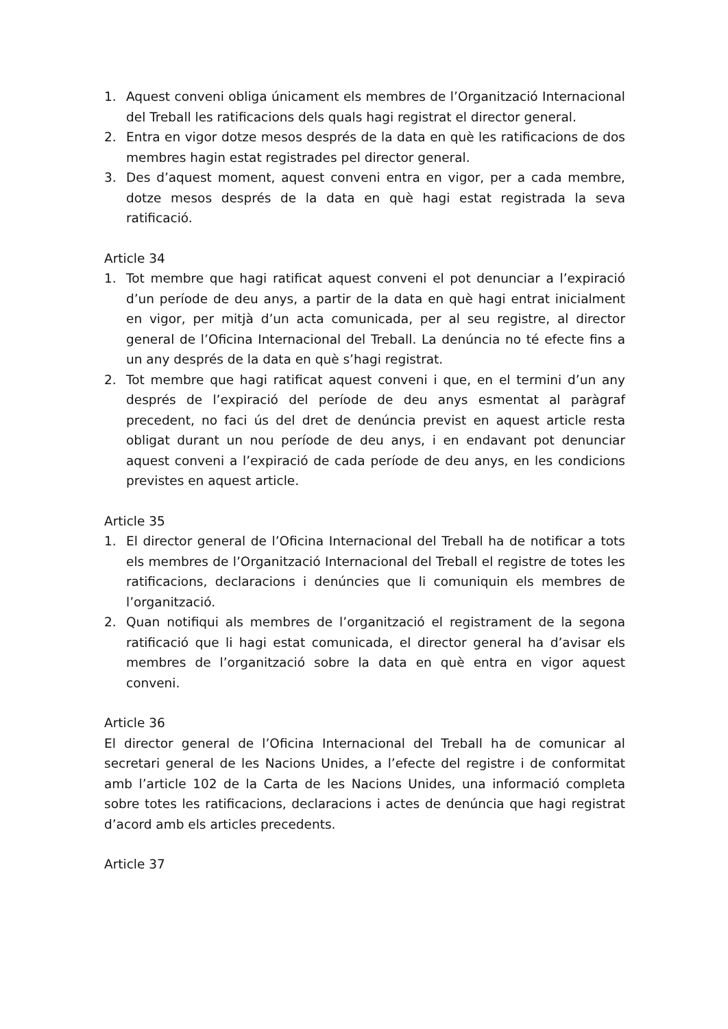1. Aquest conveni obliga únicament els membres de l’Organització Internacional del Treball les ratificacions dels quals hagi registrat el director general.
2. Entra en vigor dotze mesos després de la data en què les ratificacions de dos membres hagin estat registrades pel director general.
3. Des d’aquest moment, aquest conveni entra en vigor, per a cada membre, dotze mesos després de la data en què hagi estat registrada la seva ratificació.
Article 34
1. Tot membre que hagi ratificat aquest conveni el pot denunciar a l’expiració d’un període de deu anys, a partir de la data en què hagi entrat inicialment en vigor, per mitjà d’un acta comunicada, per al seu registre, al director general de l’Oficina Internacional del Treball. La denúncia no té efecte fins a un any després de la data en què s’hagi registrat.
2. Tot membre que hagi ratificat aquest conveni i que, en el termini d’un any després de l’expiració del període de deu anys esmentat al paràgraf precedent, no faci ús del dret de denúncia previst en aquest article resta obligat durant un nou període de deu anys, i en endavant pot denunciar aquest conveni a l’expiració de cada període de deu anys, en les condicions previstes en aquest article.
Article 35
1. El director general de l’Oficina Internacional del Treball ha de notificar a tots els membres de l’Organització Internacional del Treball el registre de totes les ratificacions, declaracions i denúncies que li comuniquin els membres de l’organització.
2. Quan notifiqui als membres de l’organització el registrament de la segona ratificació que li hagi estat comunicada, el director general ha d’avisar els membres de l’organització sobre la data en què entra en vigor aquest conveni.
Article 36
El director general de l’Oficina Internacional del Treball ha de comunicar al secretari general de les Nacions Unides, a l’efecte del registre i de conformitat amb l’article 102 de la Carta de les Nacions Unides, una informació completa sobre totes les ratificacions, declaracions i actes de denúncia que hagi registrat d’acord amb els articles precedents.
Article 37